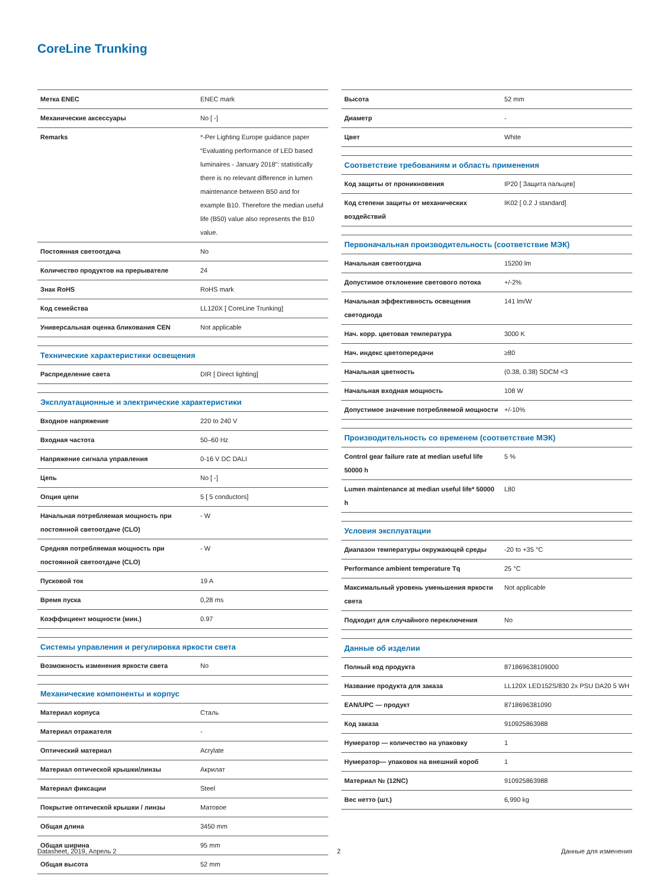CoreLine Trunking
| Метка ENEC | ENEC mark |
| Механические аксессуары | No [ -] |
| Remarks | *-Per Lighting Europe guidance paper “Evaluating performance of LED based luminaires - January 2018”: statistically there is no relevant difference in lumen maintenance between B50 and for example B10. Therefore the median useful life (B50) value also represents the B10 value. |
| Постоянная светоотдача | No |
| Количество продуктов на прерывателе | 24 |
| Знак RoHS | RoHS mark |
| Код семейства | LL120X [ CoreLine Trunking] |
| Универсальная оценка бликования CEN | Not applicable |
| Технические характеристики освещения | |
| Распределение света | DIR [ Direct lighting] |
| Эксплуатационные и электрические характеристики | |
| Входное напряжение | 220 to 240 V |
| Входная частота | 50–60 Hz |
| Напряжение сигнала управления | 0-16 V DC DALI |
| Цепь | No [ -] |
| Опция цепи | 5 [ 5 conductors] |
| Начальная потребляемая мощность при постоянной светоотдаче (CLO) | - W |
| Средняя потребляемая мощность при постоянной светоотдаче (CLO) | - W |
| Пусковой ток | 19 A |
| Время пуска | 0,28 ms |
| Коэффициент мощности (мин.) | 0.97 |
| Системы управления и регулировка яркости света | |
| Возможность изменения яркости света | No |
| Механические компоненты и корпус | |
| Материал корпуса | Сталь |
| Материал отражателя | - |
| Оптический материал | Acrylate |
| Материал оптической крышки/линзы | Акрилат |
| Материал фиксации | Steel |
| Покрытие оптической крышки / линзы | Матовое |
| Общая длина | 3450 mm |
| Общая ширина | 95 mm |
| Общая высота | 52 mm |
| Высота | 52 mm |
| Диаметр | - |
| Цвет | White |
| Соответствие требованиям и область применения | |
| Код защиты от проникновения | IP20 [ Защита пальцев] |
| Код степени защиты от механических воздействий | IK02 [ 0.2 J standard] |
| Первоначальная производительность (соответствие МЭК) | |
| Начальная светоотдача | 15200 lm |
| Допустимое отклонение светового потока | +/-2% |
| Начальная эффективность освещения светодиода | 141 lm/W |
| Нач. корр. цветовая температура | 3000 K |
| Нач. индекс цветопередачи | ≥80 |
| Начальная цветность | (0.38, 0.38) SDCM <3 |
| Начальная входная мощность | 108 W |
| Допустимое значение потребляемой мощности | +/-10% |
| Производительность со временем (соответствие МЭК) | |
| Control gear failure rate at median useful life 50000 h | 5 % |
| Lumen maintenance at median useful life* 50000 h | L80 |
| Условия эксплуатации | |
| Диапазон температуры окружающей среды | -20 to +35 °C |
| Performance ambient temperature Tq | 25 °C |
| Максимальный уровень уменьшения яркости света | Not applicable |
| Подходит для случайного переключения | No |
| Данные об изделии | |
| Полный код продукта | 871869638109000 |
| Название продукта для заказа | LL120X LED152S/830 2x PSU DA20 5 WH |
| EAN/UPC — продукт | 8718696381090 |
| Код заказа | 910925863988 |
| Нумератор — количество на упаковку | 1 |
| Нумератор— упаковок на внешний короб | 1 |
| Материал № (12NC) | 910925863988 |
| Вес нетто (шт.) | 6,990 kg |
Datasheet, 2019, Апрель 2 2 Данные для изменения